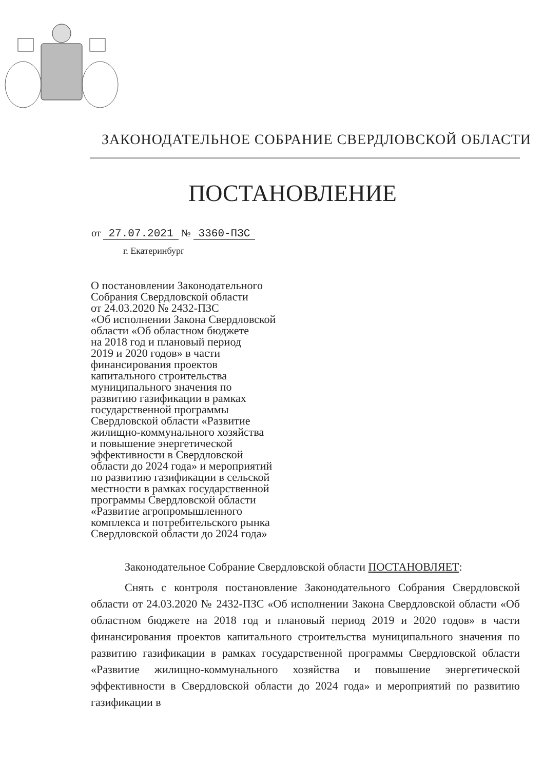ЗАКОНОДАТЕЛЬНОЕ СОБРАНИЕ СВЕРДЛОВСКОЙ ОБЛАСТИ
ПОСТАНОВЛЕНИЕ
от 27.07.2021 № 3360-ПЗС
г. Екатеринбург
О постановлении Законодательного
Собрания Свердловской области
от 24.03.2020 № 2432-ПЗС
«Об исполнении Закона Свердловской
области «Об областном бюджете
на 2018 год и плановый период
2019 и 2020 годов» в части
финансирования проектов
капитального строительства
муниципального значения по
развитию газификации в рамках
государственной программы
Свердловской области «Развитие
жилищно-коммунального хозяйства
и повышение энергетической
эффективности в Свердловской
области до 2024 года» и мероприятий
по развитию газификации в сельской
местности в рамках государственной
программы Свердловской области
«Развитие агропромышленного
комплекса и потребительского рынка
Свердловской области до 2024 года»
Законодательное Собрание Свердловской области ПОСТАНОВЛЯЕТ:
Снять с контроля постановление Законодательного Собрания Свердловской области от 24.03.2020 № 2432-ПЗС «Об исполнении Закона Свердловской области «Об областном бюджете на 2018 год и плановый период 2019 и 2020 годов» в части финансирования проектов капитального строительства муниципального значения по развитию газификации в рамках государственной программы Свердловской области «Развитие жилищно-коммунального хозяйства и повышение энергетической эффективности в Свердловской области до 2024 года» и мероприятий по развитию газификации в